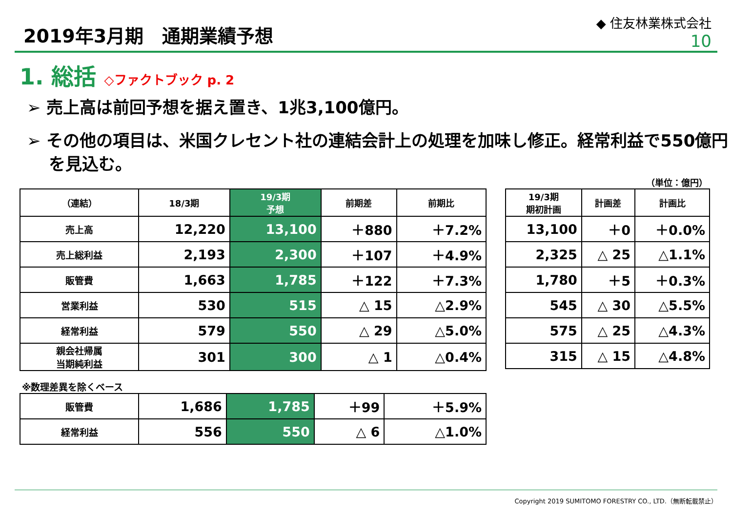2019年3月期　通期業績予想
◆ 住友林業株式会社
10
1. 総括 ◇ファクトブック p. 2
➢ 売上高は前回予想を据え置き、1兆3,100億円。
➢ その他の項目は、米国クレセント社の連結会計上の処理を加味し修正。経常利益で550億円を見込む。
（単位：億円）
| （連結） | 18/3期 | 19/3期 予想 | 前期差 | 前期比 |
| --- | --- | --- | --- | --- |
| 売上高 | 12,220 | 13,100 | ＋880 | ＋7.2% |
| 売上総利益 | 2,193 | 2,300 | ＋107 | ＋4.9% |
| 販管費 | 1,663 | 1,785 | ＋122 | ＋7.3% |
| 営業利益 | 530 | 515 | △ 15 | △2.9% |
| 経常利益 | 579 | 550 | △ 29 | △5.0% |
| 親会社帰属 当期純利益 | 301 | 300 | △ 1 | △0.4% |
| 19/3期 期初計画 | 計画差 | 計画比 |
| --- | --- | --- |
| 13,100 | ＋0 | ＋0.0% |
| 2,325 | △ 25 | △1.1% |
| 1,780 | ＋5 | ＋0.3% |
| 545 | △ 30 | △5.5% |
| 575 | △ 25 | △4.3% |
| 315 | △ 15 | △4.8% |
※数理差異を除くベース
| 販管費 | 1,686 | 1,785 | ＋99 | ＋5.9% |
| 経常利益 | 556 | 550 | △ 6 | △1.0% |
Copyright 2019 SUMITOMO FORESTRY CO., LTD.（無断転載禁止）